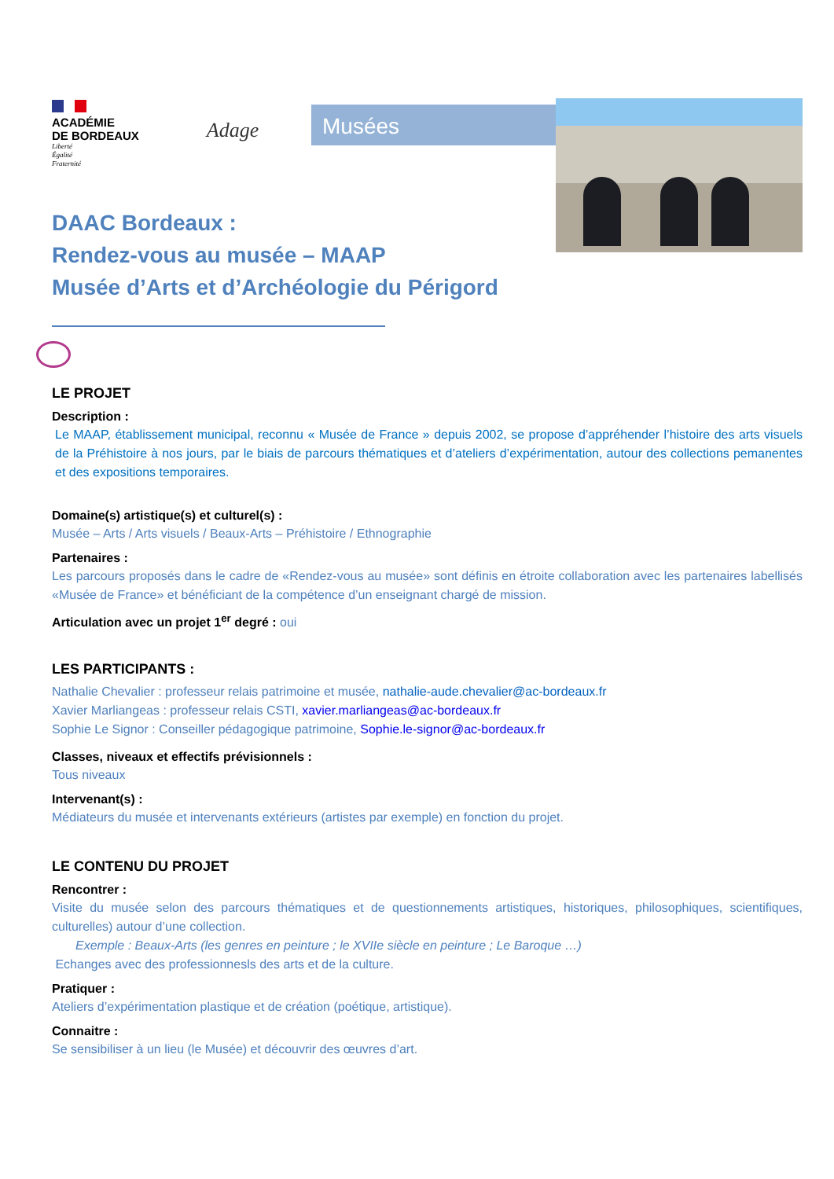ACADÉMIE
DE BORDEAUX
Liberté
Égalité
Fraternité
Adage
Musées
DAAC Bordeaux :
Rendez-vous au musée – MAAP
Musée d’Arts et d’Archéologie du Périgord
LE PROJET
Description :
Le MAAP, établissement municipal, reconnu « Musée de France » depuis 2002, se propose d’appréhender l’histoire des arts visuels de la Préhistoire à nos jours, par le biais de parcours thématiques et d’ateliers d’expérimentation, autour des collections pemanentes et des expositions temporaires.
Domaine(s) artistique(s) et culturel(s) :
Musée – Arts / Arts visuels / Beaux-Arts – Préhistoire / Ethnographie
Partenaires :
Les parcours proposés dans le cadre de «Rendez-vous au musée» sont définis en étroite collaboration avec les partenaires labellisés «Musée de France» et bénéficiant de la compétence d’un enseignant chargé de mission.
Articulation avec un projet 1<sup>er</sup> degré : oui
LES PARTICIPANTS :
Nathalie Chevalier : professeur relais patrimoine et musée, nathalie-aude.chevalier@ac-bordeaux.fr
Xavier Marliangeas : professeur relais CSTI, xavier.marliangeas@ac-bordeaux.fr
Sophie Le Signor : Conseiller pédagogique patrimoine, Sophie.le-signor@ac-bordeaux.fr
Classes, niveaux et effectifs prévisionnels :
Tous niveaux
Intervenant(s) :
Médiateurs du musée et intervenants extérieurs (artistes par exemple) en fonction du projet.
LE CONTENU DU PROJET
Rencontrer :
Visite du musée selon des parcours thématiques et de questionnements artistiques, historiques, philosophiques, scientifiques, culturelles) autour d’une collection.
Exemple : Beaux-Arts (les genres en peinture ; le XVIIe siècle en peinture ; Le Baroque …)
Echanges avec des professionnesls des arts et de la culture.
Pratiquer :
Ateliers d’expérimentation plastique et de création (poétique, artistique).
Connaitre :
Se sensibiliser à un lieu (le Musée) et découvrir des œuvres d’art.